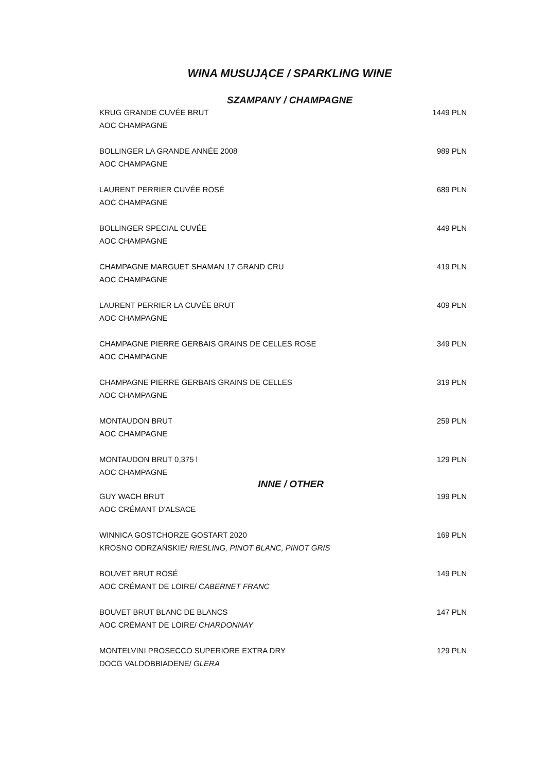WINA MUSUJĄCE / SPARKLING WINE
SZAMPANY / CHAMPAGNE
| KRUG GRANDE CUVÉE BRUT | 1449 PLN |
| AOC CHAMPAGNE | |
| BOLLINGER LA GRANDE ANNÉE 2008 | 989 PLN |
| AOC CHAMPAGNE | |
| LAURENT PERRIER CUVÉE ROSÉ | 689 PLN |
| AOC CHAMPAGNE | |
| BOLLINGER SPECIAL CUVÉE | 449 PLN |
| AOC CHAMPAGNE | |
| CHAMPAGNE MARGUET SHAMAN 17 GRAND CRU | 419 PLN |
| AOC CHAMPAGNE | |
| LAURENT PERRIER LA CUVÉE BRUT | 409 PLN |
| AOC CHAMPAGNE | |
| CHAMPAGNE PIERRE GERBAIS GRAINS DE CELLES ROSE | 349 PLN |
| AOC CHAMPAGNE | |
| CHAMPAGNE PIERRE GERBAIS GRAINS DE CELLES | 319 PLN |
| AOC CHAMPAGNE | |
| MONTAUDON BRUT | 259 PLN |
| AOC CHAMPAGNE | |
| MONTAUDON BRUT 0,375 l | 129 PLN |
| AOC CHAMPAGNE | |
INNE / OTHER
| GUY WACH BRUT | 199 PLN |
| AOC CRÉMANT D'ALSACE | |
| WINNICA GOSTCHORZE GOSTART 2020 | 169 PLN |
| KROSNO ODRZAŃSKIE/ RIESLING, PINOT BLANC, PINOT GRIS | |
| BOUVET BRUT ROSÉ | 149 PLN |
| AOC CRÉMANT DE LOIRE/ CABERNET FRANC | |
| BOUVET BRUT BLANC DE BLANCS | 147 PLN |
| AOC CRÉMANT DE LOIRE/ CHARDONNAY | |
| MONTELVINI PROSECCO SUPERIORE EXTRA DRY | 129 PLN |
| DOCG VALDOBBIADENE/ GLERA | |